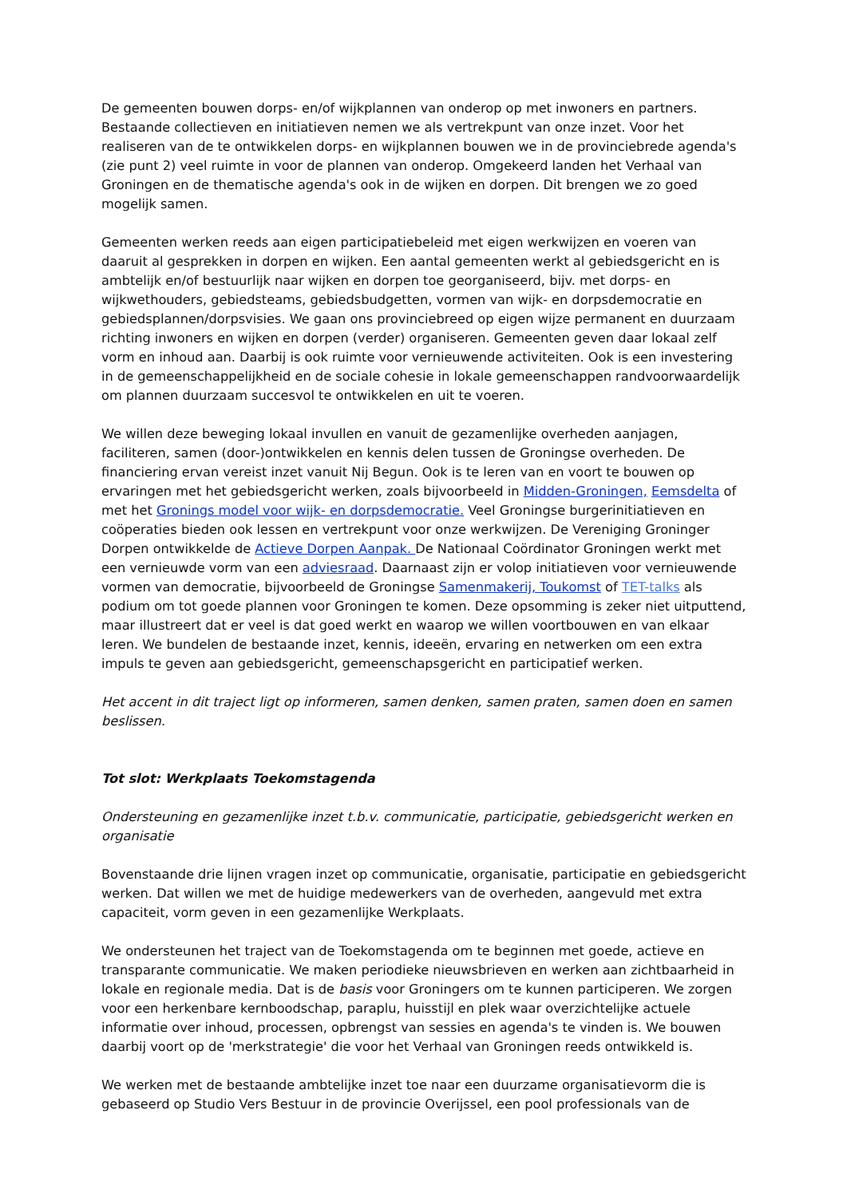De gemeenten bouwen dorps- en/of wijkplannen van onderop op met inwoners en partners. Bestaande collectieven en initiatieven nemen we als vertrekpunt van onze inzet. Voor het realiseren van de te ontwikkelen dorps- en wijkplannen bouwen we in de provinciebrede agenda's (zie punt 2) veel ruimte in voor de plannen van onderop. Omgekeerd landen het Verhaal van Groningen en de thematische agenda's ook in de wijken en dorpen. Dit brengen we zo goed mogelijk samen.
Gemeenten werken reeds aan eigen participatiebeleid met eigen werkwijzen en voeren van daaruit al gesprekken in dorpen en wijken. Een aantal gemeenten werkt al gebiedsgericht en is ambtelijk en/of bestuurlijk naar wijken en dorpen toe georganiseerd, bijv. met dorps- en wijkwethouders, gebiedsteams, gebiedsbudgetten, vormen van wijk- en dorpsdemocratie en gebiedsplannen/dorpsvisies. We gaan ons provinciebreed op eigen wijze permanent en duurzaam richting inwoners en wijken en dorpen (verder) organiseren. Gemeenten geven daar lokaal zelf vorm en inhoud aan. Daarbij is ook ruimte voor vernieuwende activiteiten. Ook is een investering in de gemeenschappelijkheid en de sociale cohesie in lokale gemeenschappen randvoorwaardelijk om plannen duurzaam succesvol te ontwikkelen en uit te voeren.
We willen deze beweging lokaal invullen en vanuit de gezamenlijke overheden aanjagen, faciliteren, samen (door-)ontwikkelen en kennis delen tussen de Groningse overheden. De financiering ervan vereist inzet vanuit Nij Begun. Ook is te leren van en voort te bouwen op ervaringen met het gebiedsgericht werken, zoals bijvoorbeeld in Midden-Groningen, Eemsdelta of met het Gronings model voor wijk- en dorpsdemocratie. Veel Groningse burgerinitiatieven en coöperaties bieden ook lessen en vertrekpunt voor onze werkwijzen. De Vereniging Groninger Dorpen ontwikkelde de Actieve Dorpen Aanpak. De Nationaal Coördinator Groningen werkt met een vernieuwde vorm van een adviesraad. Daarnaast zijn er volop initiatieven voor vernieuwende vormen van democratie, bijvoorbeeld de Groningse Samenmakerij, Toukomst of TET-talks als podium om tot goede plannen voor Groningen te komen. Deze opsomming is zeker niet uitputtend, maar illustreert dat er veel is dat goed werkt en waarop we willen voortbouwen en van elkaar leren. We bundelen de bestaande inzet, kennis, ideeën, ervaring en netwerken om een extra impuls te geven aan gebiedsgericht, gemeenschapsgericht en participatief werken.
Het accent in dit traject ligt op informeren, samen denken, samen praten, samen doen en samen beslissen.
Tot slot: Werkplaats Toekomstagenda
Ondersteuning en gezamenlijke inzet t.b.v. communicatie, participatie, gebiedsgericht werken en organisatie
Bovenstaande drie lijnen vragen inzet op communicatie, organisatie, participatie en gebiedsgericht werken. Dat willen we met de huidige medewerkers van de overheden, aangevuld met extra capaciteit, vorm geven in een gezamenlijke Werkplaats.
We ondersteunen het traject van de Toekomstagenda om te beginnen met goede, actieve en transparante communicatie. We maken periodieke nieuwsbrieven en werken aan zichtbaarheid in lokale en regionale media. Dat is de basis voor Groningers om te kunnen participeren. We zorgen voor een herkenbare kernboodschap, paraplu, huisstijl en plek waar overzichtelijke actuele informatie over inhoud, processen, opbrengst van sessies en agenda's te vinden is. We bouwen daarbij voort op de 'merkstrategie' die voor het Verhaal van Groningen reeds ontwikkeld is.
We werken met de bestaande ambtelijke inzet toe naar een duurzame organisatievorm die is gebaseerd op Studio Vers Bestuur in de provincie Overijssel, een pool professionals van de